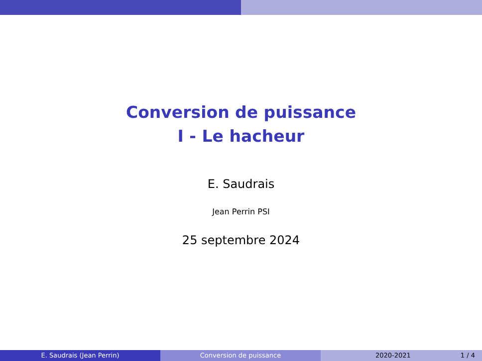Conversion de puissance
I - Le hacheur
E. Saudrais
Jean Perrin PSI
25 septembre 2024
E. Saudrais (Jean Perrin) Conversion de puissance 2020-2021 1 / 4